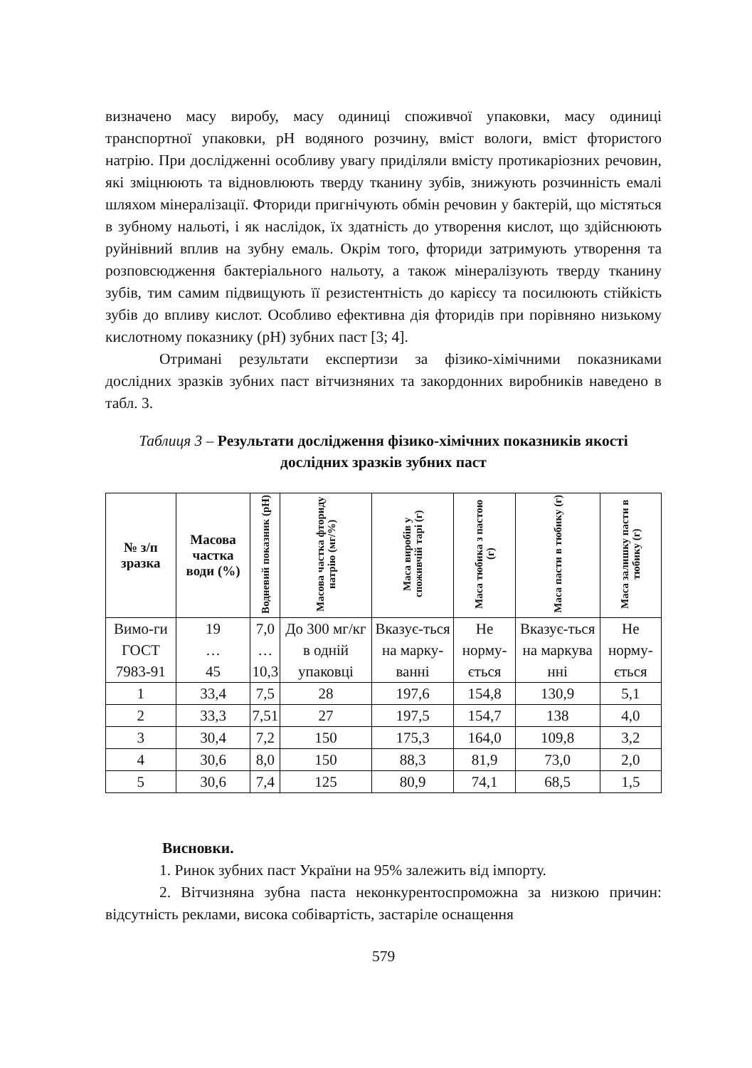визначено масу виробу, масу одиниці споживчої упаковки, масу одиниці транспортної упаковки, pH водяного розчину, вміст вологи, вміст фтористого натрію. При дослідженні особливу увагу приділяли вмісту протикаріозних речовин, які зміцнюють та відновлюють тверду тканину зубів, знижують розчинність емалі шляхом мінералізації. Фториди пригнічують обмін речовин у бактерій, що містяться в зубному нальоті, і як наслідок, їх здатність до утворення кислот, що здійснюють руйнівний вплив на зубну емаль. Окрім того, фториди затримують утворення та розповсюдження бактеріального нальоту, а також мінералізують тверду тканину зубів, тим самим підвищують її резистентність до карієсу та посилюють стійкість зубів до впливу кислот. Особливо ефективна дія фторидів при порівняно низькому кислотному показнику (pH) зубних паст [3; 4].
Отримані результати експертизи за фізико-хімічними показниками дослідних зразків зубних паст вітчизняних та закордонних виробників наведено в табл. 3.
Таблиця 3 – Результати дослідження фізико-хімічних показників якості дослідних зразків зубних паст
| № з/п зразка | Масова частка води (%) | Водневий показник (pH) | Масова частка фториду натрію (мг/%) | Маса виробів у споживчій тарі (г) | Маса тюбика з пастою (г) | Маса пасти в тюбику (г) | Маса залишку пасти в тюбику (г) |
| --- | --- | --- | --- | --- | --- | --- | --- |
| Вимо-ги ГОСТ 7983-91 | 19 … 45 | 7,0 … 10,3 | До 300 мг/кг в одній упаковці | Вказує-ться на марку-ванні | Не норму-ється | Вказує-ться на маркува нні | Не норму-ється |
| 1 | 33,4 | 7,5 | 28 | 197,6 | 154,8 | 130,9 | 5,1 |
| 2 | 33,3 | 7,51 | 27 | 197,5 | 154,7 | 138 | 4,0 |
| 3 | 30,4 | 7,2 | 150 | 175,3 | 164,0 | 109,8 | 3,2 |
| 4 | 30,6 | 8,0 | 150 | 88,3 | 81,9 | 73,0 | 2,0 |
| 5 | 30,6 | 7,4 | 125 | 80,9 | 74,1 | 68,5 | 1,5 |
Висновки.
1. Ринок зубних паст України на 95% залежить від імпорту.
2. Вітчизняна зубна паста неконкурентоспроможна за низкою причин: відсутність реклами, висока собівартість, застаріле оснащення
579